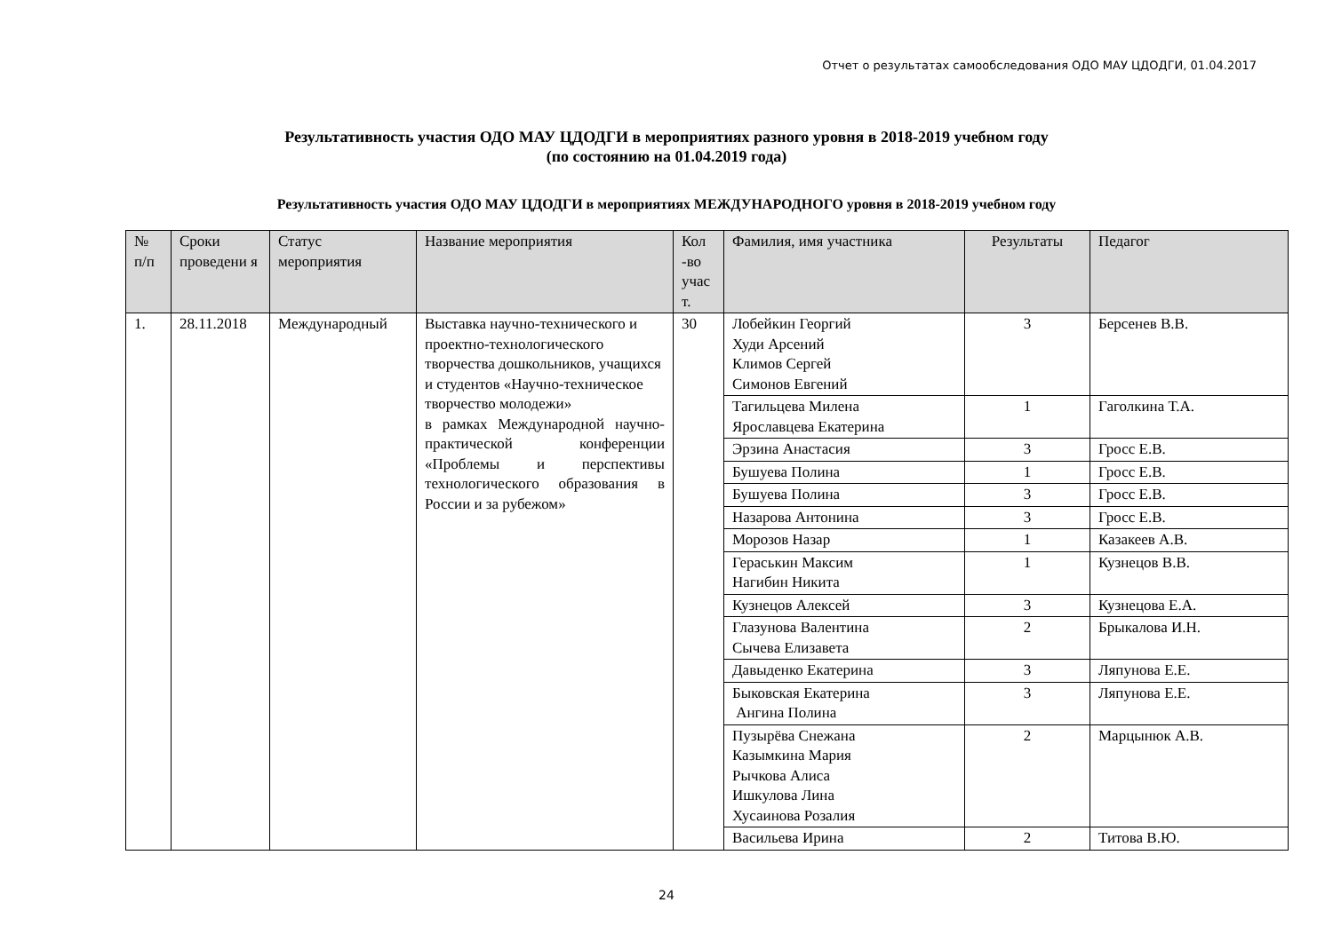Отчет о результатах самообследования ОДО МАУ ЦДОДГИ, 01.04.2017
Результативность участия ОДО МАУ ЦДОДГИ в мероприятиях разного уровня в 2018-2019 учебном году
(по состоянию на 01.04.2019 года)
Результативность участия ОДО МАУ ЦДОДГИ в мероприятиях МЕЖДУНАРОДНОГО уровня в 2018-2019 учебном году
| № п/п | Сроки проведени я | Статус мероприятия | Название мероприятия | Кол -во учас т. | Фамилия, имя участника | Результаты | Педагог |
| --- | --- | --- | --- | --- | --- | --- | --- |
| 1. | 28.11.2018 | Международный | Выставка научно-технического и проектно-технологического творчества дошкольников, учащихся и студентов «Научно-техническое творчество молодежи» в рамках Международной научно-практической конференции «Проблемы и перспективы технологического образования в России и за рубежом» | 30 | Лобейкин Георгий Худи Арсений Климов Сергей Симонов Евгений | 3 | Берсенев В.В. |
| | | | | | Тагильцева Милена Ярославцева Екатерина | 1 | Гаголкина Т.А. |
| | | | | | Эрзина Анастасия | 3 | Гросс Е.В. |
| | | | | | Бушуева Полина | 1 | Гросс Е.В. |
| | | | | | Бушуева Полина | 3 | Гросс Е.В. |
| | | | | | Назарова Антонина | 3 | Гросс Е.В. |
| | | | | | Морозов Назар | 1 | Казакеев А.В. |
| | | | | | Гераськин Максим Нагибин Никита | 1 | Кузнецов В.В. |
| | | | | | Кузнецов Алексей | 3 | Кузнецова Е.А. |
| | | | | | Глазунова Валентина Сычева Елизавета | 2 | Брыкалова И.Н. |
| | | | | | Давыденко Екатерина | 3 | Ляпунова Е.Е. |
| | | | | | Быковская Екатерина Ангина Полина | 3 | Ляпунова Е.Е. |
| | | | | | Пузырёва Снежана Казымкина Мария Рычкова Алиса Ишкулова Лина Хусаинова Розалия | 2 | Марцынюк А.В. |
| | | | | | Васильева Ирина | 2 | Титова В.Ю. |
24